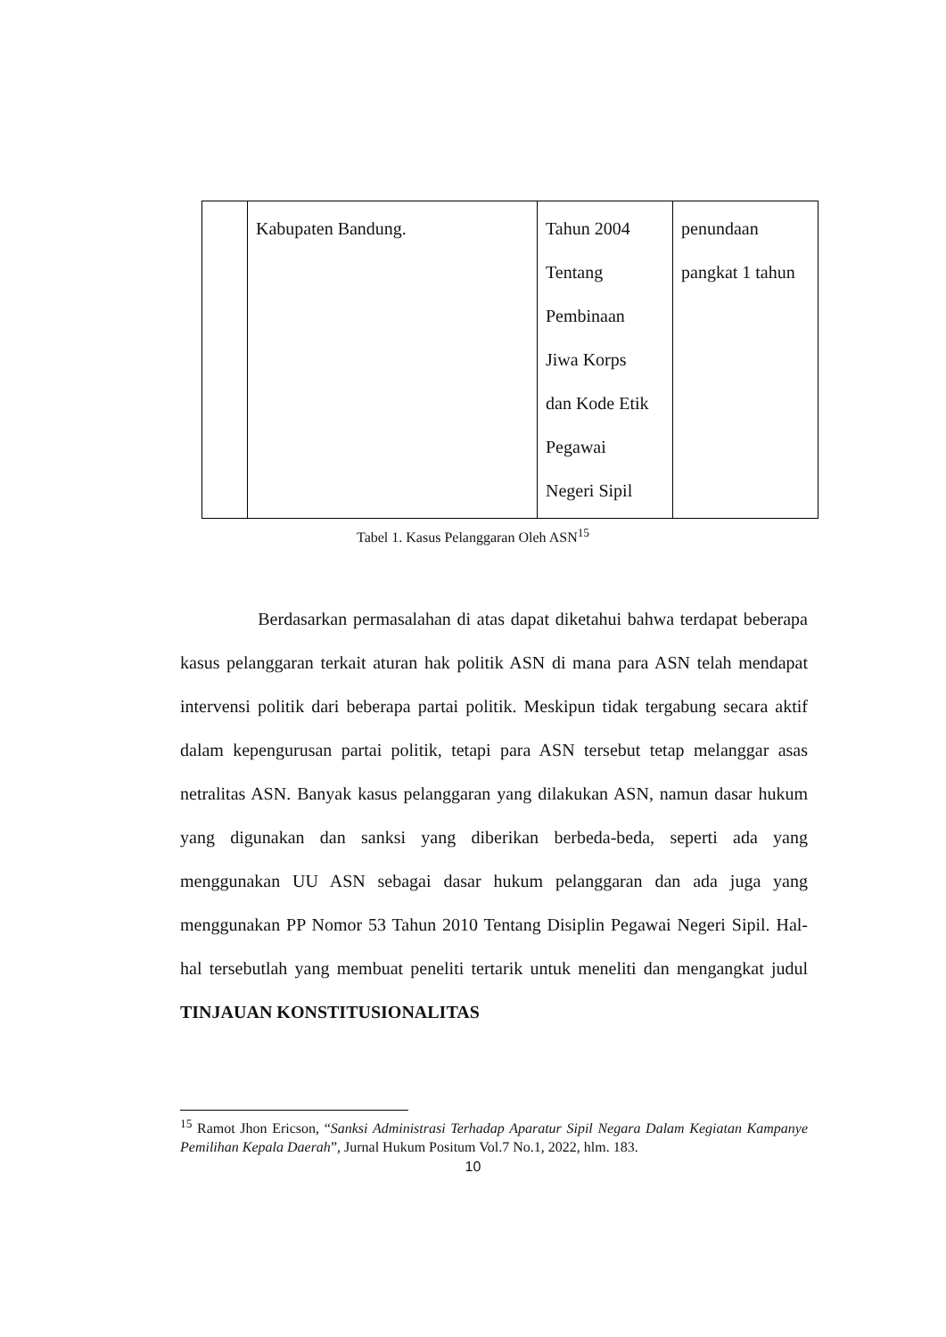| | Kabupaten Bandung. | Tahun 2004 Tentang Pembinaan Jiwa Korps dan Kode Etik Pegawai Negeri Sipil | penundaan pangkat 1 tahun |
Tabel 1. Kasus Pelanggaran Oleh ASN<sup>15</sup>
Berdasarkan permasalahan di atas dapat diketahui bahwa terdapat beberapa kasus pelanggaran terkait aturan hak politik ASN di mana para ASN telah mendapat intervensi politik dari beberapa partai politik. Meskipun tidak tergabung secara aktif dalam kepengurusan partai politik, tetapi para ASN tersebut tetap melanggar asas netralitas ASN. Banyak kasus pelanggaran yang dilakukan ASN, namun dasar hukum yang digunakan dan sanksi yang diberikan berbeda-beda, seperti ada yang menggunakan UU ASN sebagai dasar hukum pelanggaran dan ada juga yang menggunakan PP Nomor 53 Tahun 2010 Tentang Disiplin Pegawai Negeri Sipil. Hal-hal tersebutlah yang membuat peneliti tertarik untuk meneliti dan mengangkat judul TINJAUAN KONSTITUSIONALITAS
<sup>15</sup> Ramot Jhon Ericson, “Sanksi Administrasi Terhadap Aparatur Sipil Negara Dalam Kegiatan Kampanye Pemilihan Kepala Daerah”, Jurnal Hukum Positum Vol.7 No.1, 2022, hlm. 183.
10